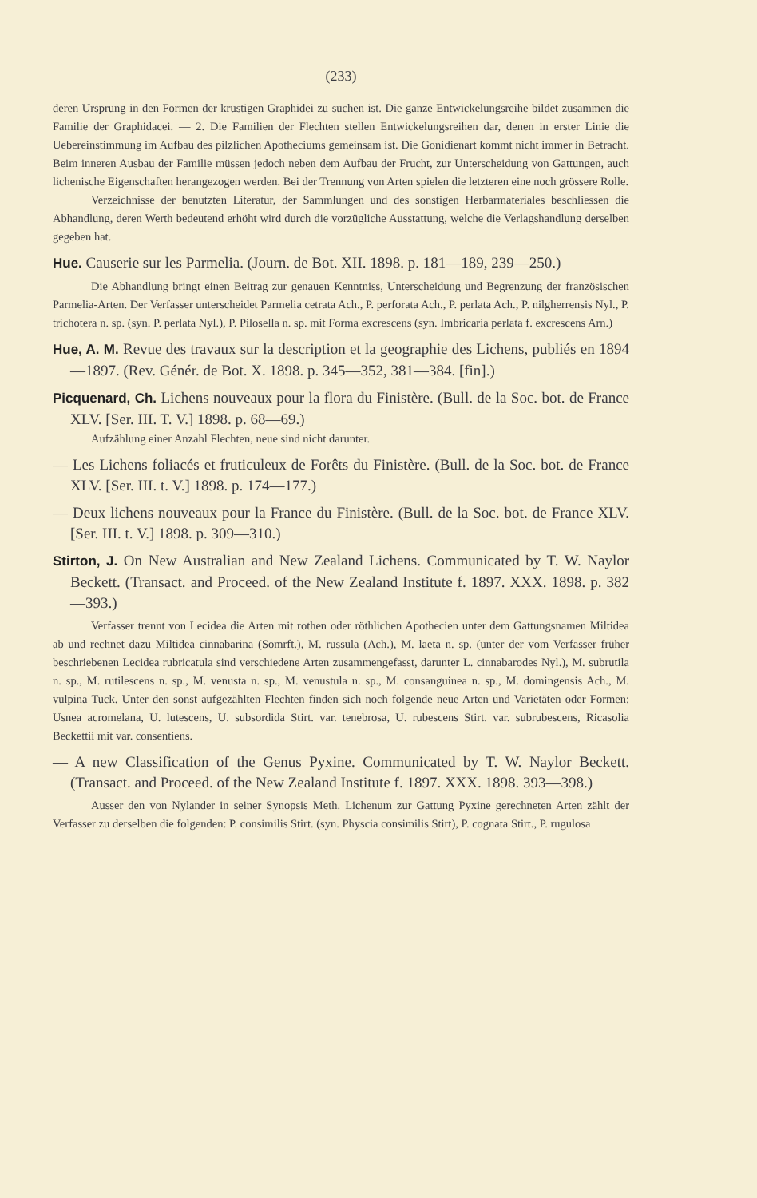(233)
deren Ursprung in den Formen der krustigen Graphidei zu suchen ist. Die ganze Entwickelungsreihe bildet zusammen die Familie der Graphidacei. — 2. Die Familien der Flechten stellen Entwickelungsreihen dar, denen in erster Linie die Uebereinstimmung im Aufbau des pilzlichen Apotheciums gemeinsam ist. Die Gonidienart kommt nicht immer in Betracht. Beim inneren Ausbau der Familie müssen jedoch neben dem Aufbau der Frucht, zur Unterscheidung von Gattungen, auch lichenische Eigenschaften herangezogen werden. Bei der Trennung von Arten spielen die letzteren eine noch grössere Rolle.
Verzeichnisse der benutzten Literatur, der Sammlungen und des sonstigen Herbarmateriales beschliessen die Abhandlung, deren Werth bedeutend erhöht wird durch die vorzügliche Ausstattung, welche die Verlagshandlung derselben gegeben hat.
Hue. Causerie sur les Parmelia. (Journ. de Bot. XII. 1898. p. 181—189, 239—250.)
Die Abhandlung bringt einen Beitrag zur genauen Kenntniss, Unterscheidung und Begrenzung der französischen Parmelia-Arten. Der Verfasser unterscheidet Parmelia cetrata Ach., P. perforata Ach., P. perlata Ach., P. nilgherrensis Nyl., P. trichotera n. sp. (syn. P. perlata Nyl.), P. Pilosella n. sp. mit Forma excrescens (syn. Imbricaria perlata f. excrescens Arn.)
Hue, A. M. Revue des travaux sur la description et la geographie des Lichens, publiés en 1894—1897. (Rev. Génér. de Bot. X. 1898. p. 345—352, 381—384. [fin].)
Picquenard, Ch. Lichens nouveaux pour la flora du Finistère. (Bull. de la Soc. bot. de France XLV. [Ser. III. T. V.] 1898. p. 68—69.)
Aufzählung einer Anzahl Flechten, neue sind nicht darunter.
— Les Lichens foliacés et fruticuleux de Forêts du Finistère. (Bull. de la Soc. bot. de France XLV. [Ser. III. t. V.] 1898. p. 174—177.)
— Deux lichens nouveaux pour la France du Finistère. (Bull. de la Soc. bot. de France XLV. [Ser. III. t. V.] 1898. p. 309—310.)
Stirton, J. On New Australian and New Zealand Lichens. Communicated by T. W. Naylor Beckett. (Transact. and Proceed. of the New Zealand Institute f. 1897. XXX. 1898. p. 382—393.)
Verfasser trennt von Lecidea die Arten mit rothen oder röthlichen Apothecien unter dem Gattungsnamen Miltidea ab und rechnet dazu Miltidea cinnabarina (Somrft.), M. russula (Ach.), M. laeta n. sp. (unter der vom Verfasser früher beschriebenen Lecidea rubricatula sind verschiedene Arten zusammengefasst, darunter L. cinnabarodes Nyl.), M. subrutila n. sp., M. rutilescens n. sp., M. venusta n. sp., M. venustula n. sp., M. consanguinea n. sp., M. domingensis Ach., M. vulpina Tuck. Unter den sonst aufgezählten Flechten finden sich noch folgende neue Arten und Varietäten oder Formen: Usnea acromelana, U. lutescens, U. subsordida Stirt. var. tenebrosa, U. rubescens Stirt. var. subrubescens, Ricasolia Beckettii mit var. consentiens.
— A new Classification of the Genus Pyxine. Communicated by T. W. Naylor Beckett. (Transact. and Proceed. of the New Zealand Institute f. 1897. XXX. 1898. 393—398.)
Ausser den von Nylander in seiner Synopsis Meth. Lichenum zur Gattung Pyxine gerechneten Arten zählt der Verfasser zu derselben die folgenden: P. consimilis Stirt. (syn. Physcia consimilis Stirt), P. cognata Stirt., P. rugulosa